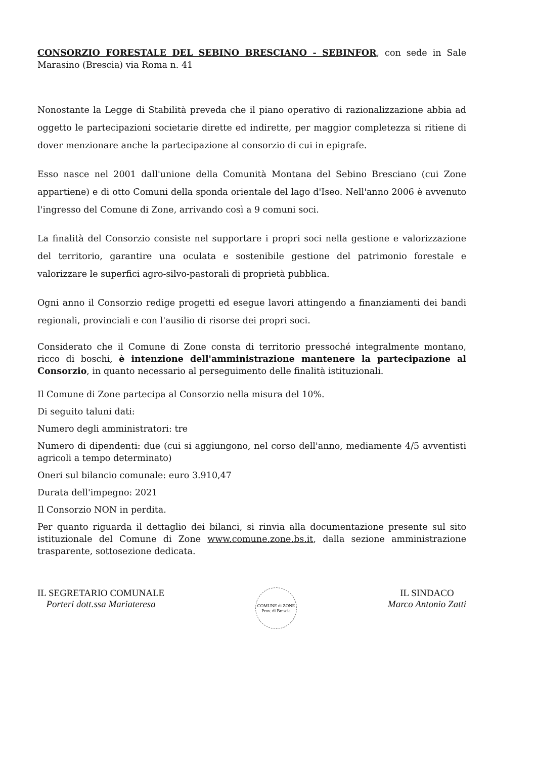CONSORZIO FORESTALE DEL SEBINO BRESCIANO - SEBINFOR, con sede in Sale Marasino (Brescia) via Roma n. 41
Nonostante la Legge di Stabilità preveda che il piano operativo di razionalizzazione abbia ad oggetto le partecipazioni societarie dirette ed indirette, per maggior completezza si ritiene di dover menzionare anche la partecipazione al consorzio di cui in epigrafe.
Esso nasce nel 2001 dall'unione della Comunità Montana del Sebino Bresciano (cui Zone appartiene) e di otto Comuni della sponda orientale del lago d'Iseo. Nell'anno 2006 è avvenuto l'ingresso del Comune di Zone, arrivando così a 9 comuni soci.
La finalità del Consorzio consiste nel supportare i propri soci nella gestione e valorizzazione del territorio, garantire una oculata e sostenibile gestione del patrimonio forestale e valorizzare le superfici agro-silvo-pastorali di proprietà pubblica.
Ogni anno il Consorzio redige progetti ed esegue lavori attingendo a finanziamenti dei bandi regionali, provinciali e con l'ausilio di risorse dei propri soci.
Considerato che il Comune di Zone consta di territorio pressoché integralmente montano, ricco di boschi, è intenzione dell'amministrazione mantenere la partecipazione al Consorzio, in quanto necessario al perseguimento delle finalità istituzionali.
Il Comune di Zone partecipa al Consorzio nella misura del 10%.
Di seguito taluni dati:
Numero degli amministratori: tre
Numero di dipendenti: due (cui si aggiungono, nel corso dell'anno, mediamente 4/5 avventisti agricoli a tempo determinato)
Oneri sul bilancio comunale: euro 3.910,47
Durata dell'impegno: 2021
Il Consorzio NON in perdita.
Per quanto riguarda il dettaglio dei bilanci, si rinvia alla documentazione presente sul sito istituzionale del Comune di Zone www.comune.zone.bs.it, dalla sezione amministrazione trasparente, sottosezione dedicata.
IL SEGRETARIO COMUNALE
Porteri dott.ssa Mariateresa
COMUNE di ZONE
Prov. di Brescia
IL SINDACO
Marco Antonio Zatti